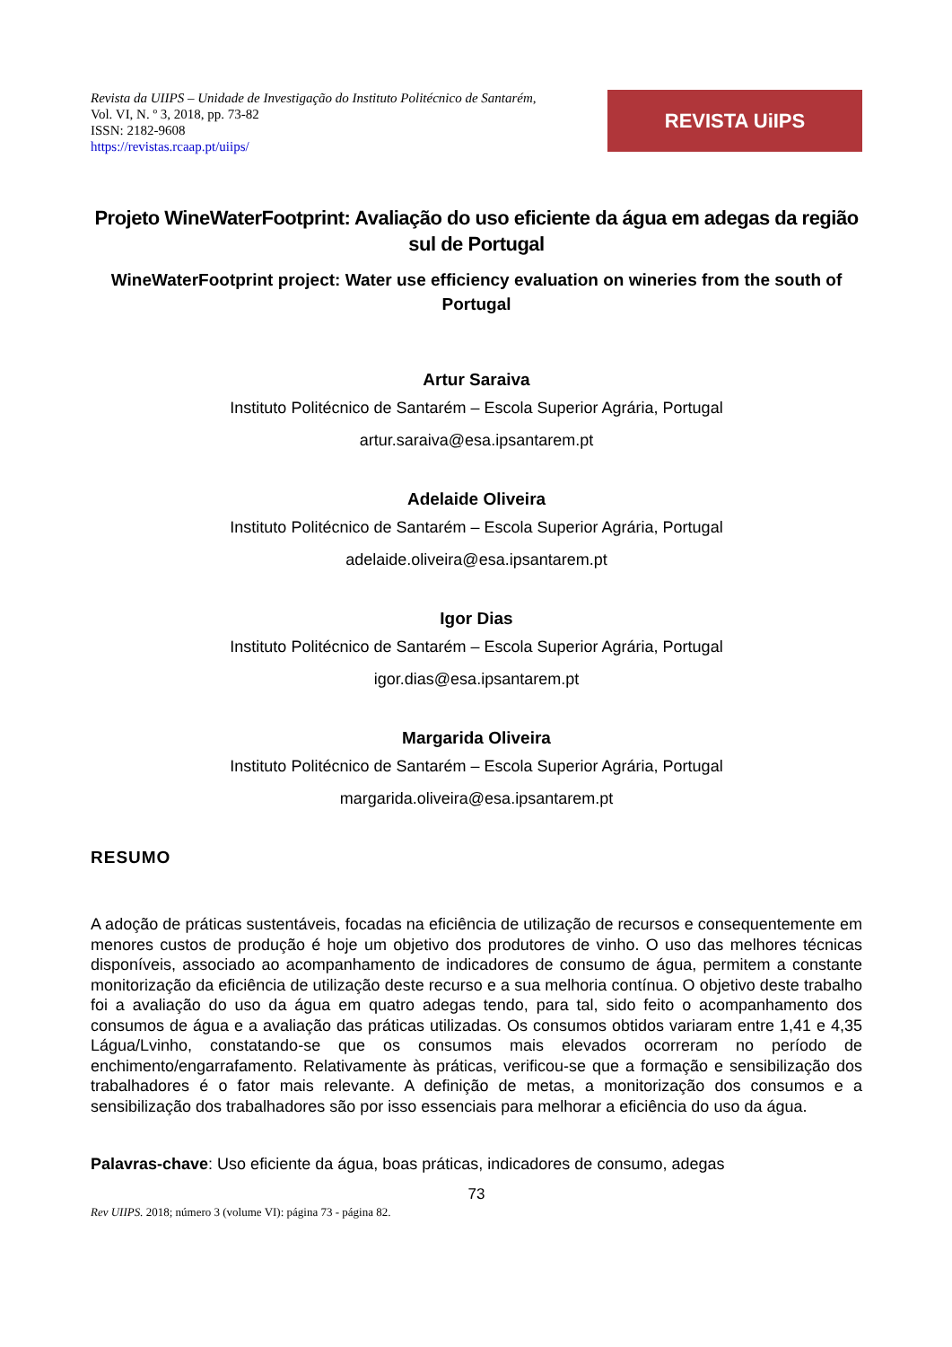Revista da UIIPS – Unidade de Investigação do Instituto Politécnico de Santarém,
Vol. VI, N. º 3, 2018, pp. 73-82
ISSN: 2182-9608
https://revistas.rcaap.pt/uiips/
REVISTA UiIPS
Projeto WineWaterFootprint: Avaliação do uso eficiente da água em adegas da região sul de Portugal
WineWaterFootprint project: Water use efficiency evaluation on wineries from the south of Portugal
Artur Saraiva
Instituto Politécnico de Santarém – Escola Superior Agrária, Portugal
artur.saraiva@esa.ipsantarem.pt
Adelaide Oliveira
Instituto Politécnico de Santarém – Escola Superior Agrária, Portugal
adelaide.oliveira@esa.ipsantarem.pt
Igor Dias
Instituto Politécnico de Santarém – Escola Superior Agrária, Portugal
igor.dias@esa.ipsantarem.pt
Margarida Oliveira
Instituto Politécnico de Santarém – Escola Superior Agrária, Portugal
margarida.oliveira@esa.ipsantarem.pt
RESUMO
A adoção de práticas sustentáveis, focadas na eficiência de utilização de recursos e consequentemente em menores custos de produção é hoje um objetivo dos produtores de vinho. O uso das melhores técnicas disponíveis, associado ao acompanhamento de indicadores de consumo de água, permitem a constante monitorização da eficiência de utilização deste recurso e a sua melhoria contínua. O objetivo deste trabalho foi a avaliação do uso da água em quatro adegas tendo, para tal, sido feito o acompanhamento dos consumos de água e a avaliação das práticas utilizadas. Os consumos obtidos variaram entre 1,41 e 4,35 Lágua/Lvinho, constatando-se que os consumos mais elevados ocorreram no período de enchimento/engarrafamento. Relativamente às práticas, verificou-se que a formação e sensibilização dos trabalhadores é o fator mais relevante. A definição de metas, a monitorização dos consumos e a sensibilização dos trabalhadores são por isso essenciais para melhorar a eficiência do uso da água.
Palavras-chave: Uso eficiente da água, boas práticas, indicadores de consumo, adegas
73
Rev UIIPS. 2018; número 3 (volume VI): página 73 - página 82.